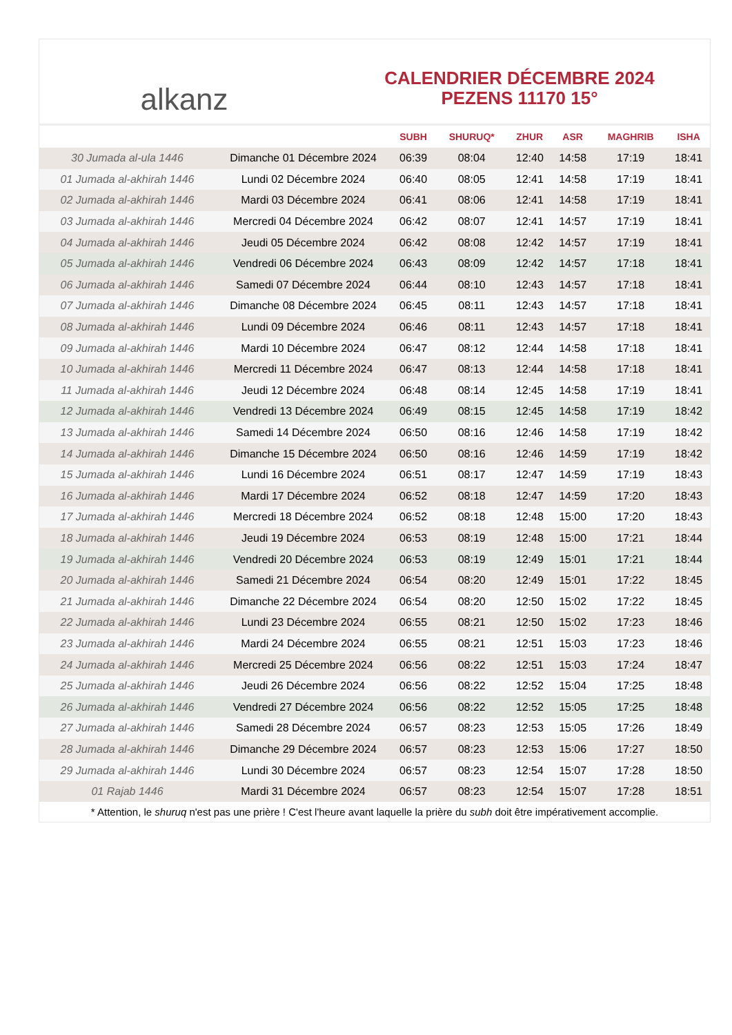alkanz
CALENDRIER DÉCEMBRE 2024
PEZENS 11170 15°
| | | SUBH | SHURUQ* | ZHUR | ASR | MAGHRIB | ISHA |
| --- | --- | --- | --- | --- | --- | --- | --- |
| 30 Jumada al-ula 1446 | Dimanche 01 Décembre 2024 | 06:39 | 08:04 | 12:40 | 14:58 | 17:19 | 18:41 |
| 01 Jumada al-akhirah 1446 | Lundi 02 Décembre 2024 | 06:40 | 08:05 | 12:41 | 14:58 | 17:19 | 18:41 |
| 02 Jumada al-akhirah 1446 | Mardi 03 Décembre 2024 | 06:41 | 08:06 | 12:41 | 14:58 | 17:19 | 18:41 |
| 03 Jumada al-akhirah 1446 | Mercredi 04 Décembre 2024 | 06:42 | 08:07 | 12:41 | 14:57 | 17:19 | 18:41 |
| 04 Jumada al-akhirah 1446 | Jeudi 05 Décembre 2024 | 06:42 | 08:08 | 12:42 | 14:57 | 17:19 | 18:41 |
| 05 Jumada al-akhirah 1446 | Vendredi 06 Décembre 2024 | 06:43 | 08:09 | 12:42 | 14:57 | 17:18 | 18:41 |
| 06 Jumada al-akhirah 1446 | Samedi 07 Décembre 2024 | 06:44 | 08:10 | 12:43 | 14:57 | 17:18 | 18:41 |
| 07 Jumada al-akhirah 1446 | Dimanche 08 Décembre 2024 | 06:45 | 08:11 | 12:43 | 14:57 | 17:18 | 18:41 |
| 08 Jumada al-akhirah 1446 | Lundi 09 Décembre 2024 | 06:46 | 08:11 | 12:43 | 14:57 | 17:18 | 18:41 |
| 09 Jumada al-akhirah 1446 | Mardi 10 Décembre 2024 | 06:47 | 08:12 | 12:44 | 14:58 | 17:18 | 18:41 |
| 10 Jumada al-akhirah 1446 | Mercredi 11 Décembre 2024 | 06:47 | 08:13 | 12:44 | 14:58 | 17:18 | 18:41 |
| 11 Jumada al-akhirah 1446 | Jeudi 12 Décembre 2024 | 06:48 | 08:14 | 12:45 | 14:58 | 17:19 | 18:41 |
| 12 Jumada al-akhirah 1446 | Vendredi 13 Décembre 2024 | 06:49 | 08:15 | 12:45 | 14:58 | 17:19 | 18:42 |
| 13 Jumada al-akhirah 1446 | Samedi 14 Décembre 2024 | 06:50 | 08:16 | 12:46 | 14:58 | 17:19 | 18:42 |
| 14 Jumada al-akhirah 1446 | Dimanche 15 Décembre 2024 | 06:50 | 08:16 | 12:46 | 14:59 | 17:19 | 18:42 |
| 15 Jumada al-akhirah 1446 | Lundi 16 Décembre 2024 | 06:51 | 08:17 | 12:47 | 14:59 | 17:19 | 18:43 |
| 16 Jumada al-akhirah 1446 | Mardi 17 Décembre 2024 | 06:52 | 08:18 | 12:47 | 14:59 | 17:20 | 18:43 |
| 17 Jumada al-akhirah 1446 | Mercredi 18 Décembre 2024 | 06:52 | 08:18 | 12:48 | 15:00 | 17:20 | 18:43 |
| 18 Jumada al-akhirah 1446 | Jeudi 19 Décembre 2024 | 06:53 | 08:19 | 12:48 | 15:00 | 17:21 | 18:44 |
| 19 Jumada al-akhirah 1446 | Vendredi 20 Décembre 2024 | 06:53 | 08:19 | 12:49 | 15:01 | 17:21 | 18:44 |
| 20 Jumada al-akhirah 1446 | Samedi 21 Décembre 2024 | 06:54 | 08:20 | 12:49 | 15:01 | 17:22 | 18:45 |
| 21 Jumada al-akhirah 1446 | Dimanche 22 Décembre 2024 | 06:54 | 08:20 | 12:50 | 15:02 | 17:22 | 18:45 |
| 22 Jumada al-akhirah 1446 | Lundi 23 Décembre 2024 | 06:55 | 08:21 | 12:50 | 15:02 | 17:23 | 18:46 |
| 23 Jumada al-akhirah 1446 | Mardi 24 Décembre 2024 | 06:55 | 08:21 | 12:51 | 15:03 | 17:23 | 18:46 |
| 24 Jumada al-akhirah 1446 | Mercredi 25 Décembre 2024 | 06:56 | 08:22 | 12:51 | 15:03 | 17:24 | 18:47 |
| 25 Jumada al-akhirah 1446 | Jeudi 26 Décembre 2024 | 06:56 | 08:22 | 12:52 | 15:04 | 17:25 | 18:48 |
| 26 Jumada al-akhirah 1446 | Vendredi 27 Décembre 2024 | 06:56 | 08:22 | 12:52 | 15:05 | 17:25 | 18:48 |
| 27 Jumada al-akhirah 1446 | Samedi 28 Décembre 2024 | 06:57 | 08:23 | 12:53 | 15:05 | 17:26 | 18:49 |
| 28 Jumada al-akhirah 1446 | Dimanche 29 Décembre 2024 | 06:57 | 08:23 | 12:53 | 15:06 | 17:27 | 18:50 |
| 29 Jumada al-akhirah 1446 | Lundi 30 Décembre 2024 | 06:57 | 08:23 | 12:54 | 15:07 | 17:28 | 18:50 |
| 01 Rajab 1446 | Mardi 31 Décembre 2024 | 06:57 | 08:23 | 12:54 | 15:07 | 17:28 | 18:51 |
* Attention, le shuruq n'est pas une prière ! C'est l'heure avant laquelle la prière du subh doit être impérativement accomplie.